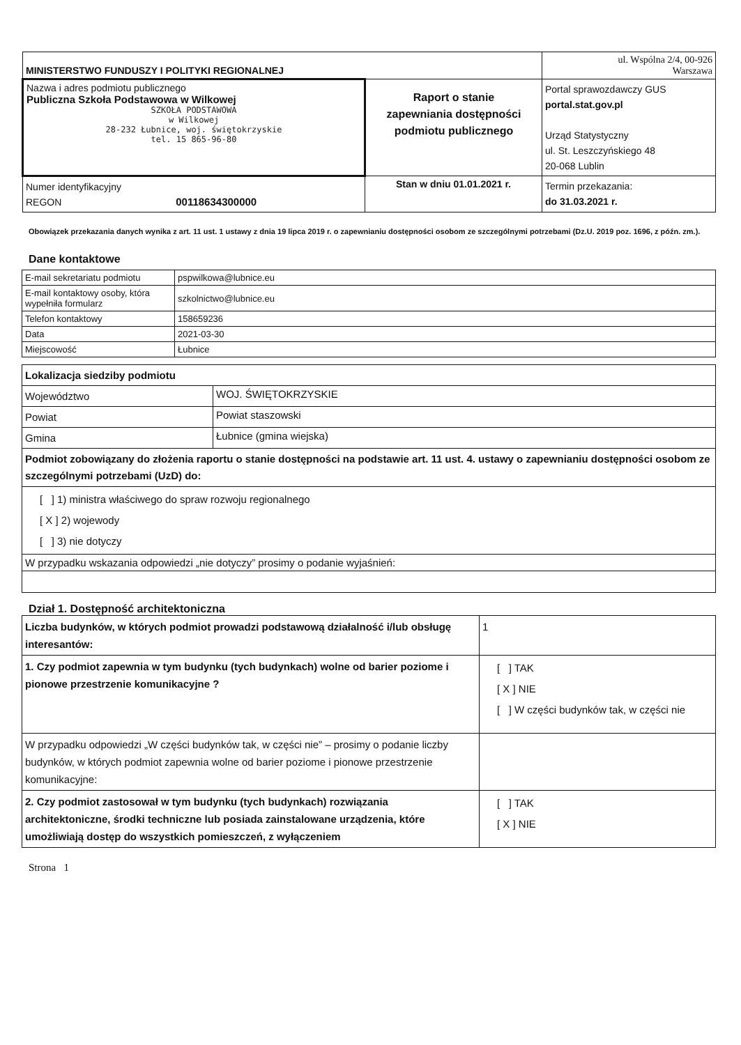| MINISTERSTWO FUNDUSZY I POLITYKI REGIONALNEJ | | ul. Wspólna 2/4, 00-926 Warszawa |
| Nazwa i adres podmiotu publicznego Publiczna Szkoła Podstawowa w Wilkowej SZKOŁA PODSTAWOWA w Wilkowej 28-232 Łubnice, woj. świętokrzyskie tel. 15 865-96-80 | Raport o stanie zapewniania dostępności podmiotu publicznego | Portal sprawozdawczy GUS portal.stat.gov.pl Urząd Statystyczny ul. St. Leszczyńskiego 48 20-068 Lublin |
| Numer identyfikacyjny REGON 00118634300000 | Stan w dniu 01.01.2021 r. | Termin przekazania: do 31.03.2021 r. |
Obowiązek przekazania danych wynika z art. 11 ust. 1 ustawy z dnia 19 lipca 2019 r. o zapewnianiu dostępności osobom ze szczególnymi potrzebami (Dz.U. 2019 poz. 1696, z późn. zm.).
Dane kontaktowe
| E-mail sekretariatu podmiotu | pspwilkowa@lubnice.eu |
| E-mail kontaktowy osoby, która wypełniła formularz | szkolnictwo@lubnice.eu |
| Telefon kontaktowy | 158659236 |
| Data | 2021-03-30 |
| Miejscowość | Łubnice |
| Lokalizacja siedziby podmiotu | |
| Województwo | WOJ. ŚWIĘTOKRZYSKIE |
| Powiat | Powiat staszowski |
| Gmina | Łubnice (gmina wiejska) |
| Podmiot zobowiązany do złożenia raportu o stanie dostępności na podstawie art. 11 ust. 4. ustawy o zapewnianiu dostępności osobom ze szczególnymi potrzebami (UzD) do: | |
| [ ] 1) ministra właściwego do spraw rozwoju regionalnego [ X ] 2) wojewody [ ] 3) nie dotyczy | |
| W przypadku wskazania odpowiedzi „nie dotyczy” prosimy o podanie wyjaśnień: | |
Dział 1. Dostępność architektoniczna
| Liczba budynków, w których podmiot prowadzi podstawową działalność i/lub obsługę interesantów: | 1 |
| 1. Czy podmiot zapewnia w tym budynku (tych budynkach) wolne od barier poziome i pionowe przestrzenie komunikacyjne ? | [ ] TAK [ X ] NIE [ ] W części budynków tak, w części nie |
| W przypadku odpowiedzi „W części budynków tak, w części nie” – prosimy o podanie liczby budynków, w których podmiot zapewnia wolne od barier poziome i pionowe przestrzenie komunikacyjne: | |
| 2. Czy podmiot zastosował w tym budynku (tych budynkach) rozwiązania architektoniczne, środki techniczne lub posiada zainstalowane urządzenia, które umożliwiają dostęp do wszystkich pomieszczeń, z wyłączeniem | [ ] TAK [ X ] NIE |
Strona 1